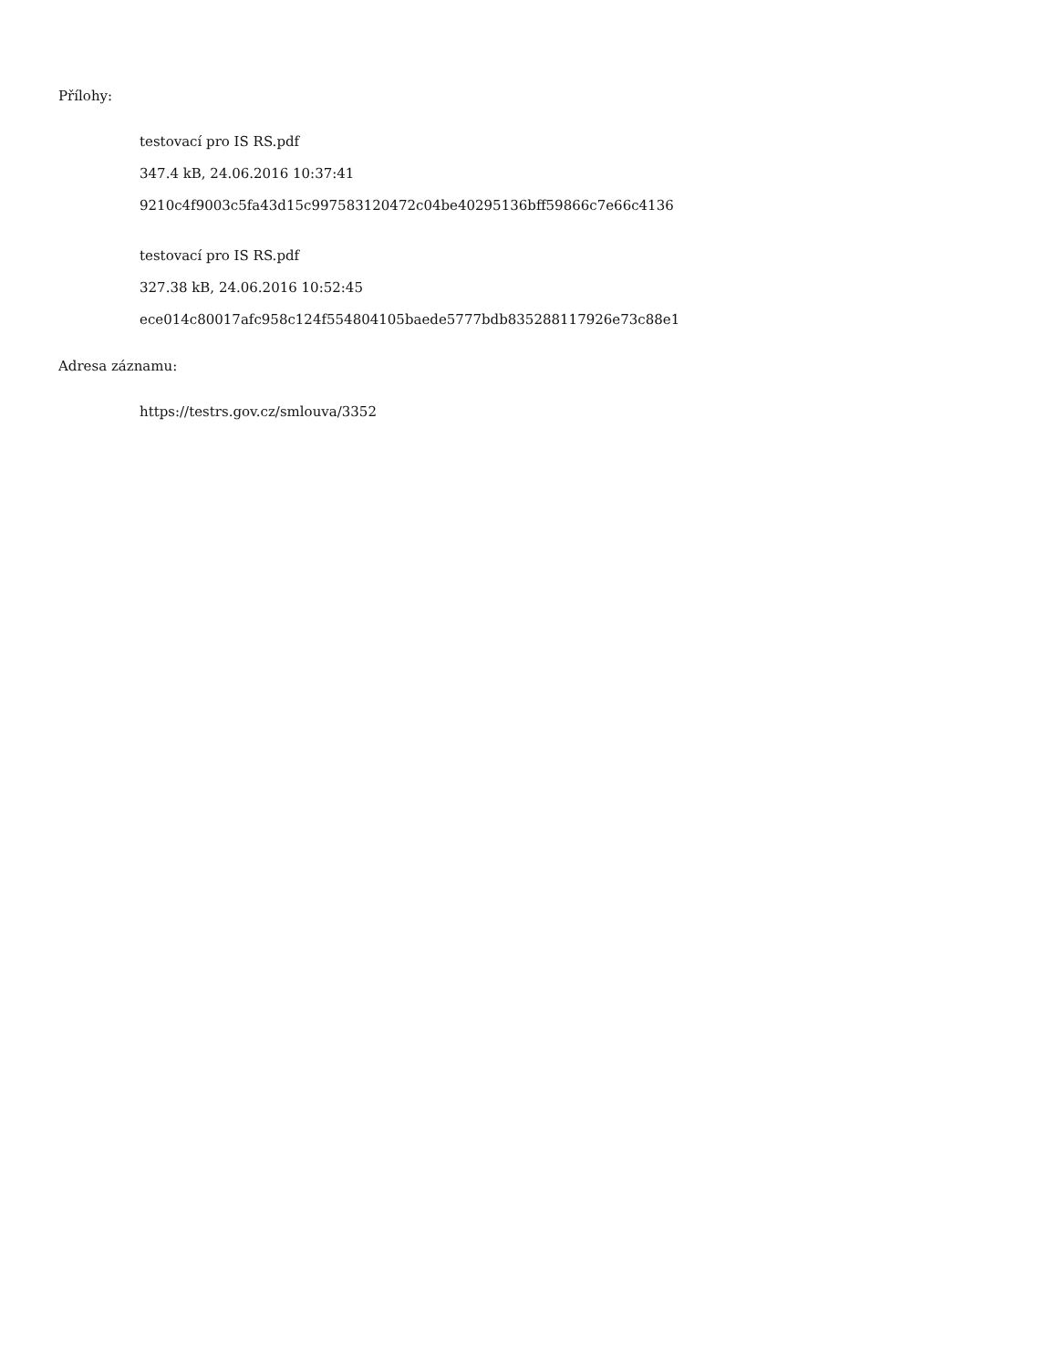Přílohy:
testovací pro IS RS.pdf
347.4 kB, 24.06.2016 10:37:41
9210c4f9003c5fa43d15c997583120472c04be40295136bff59866c7e66c4136
testovací pro IS RS.pdf
327.38 kB, 24.06.2016 10:52:45
ece014c80017afc958c124f554804105baede5777bdb835288117926e73c88e1
Adresa záznamu:
https://testrs.gov.cz/smlouva/3352